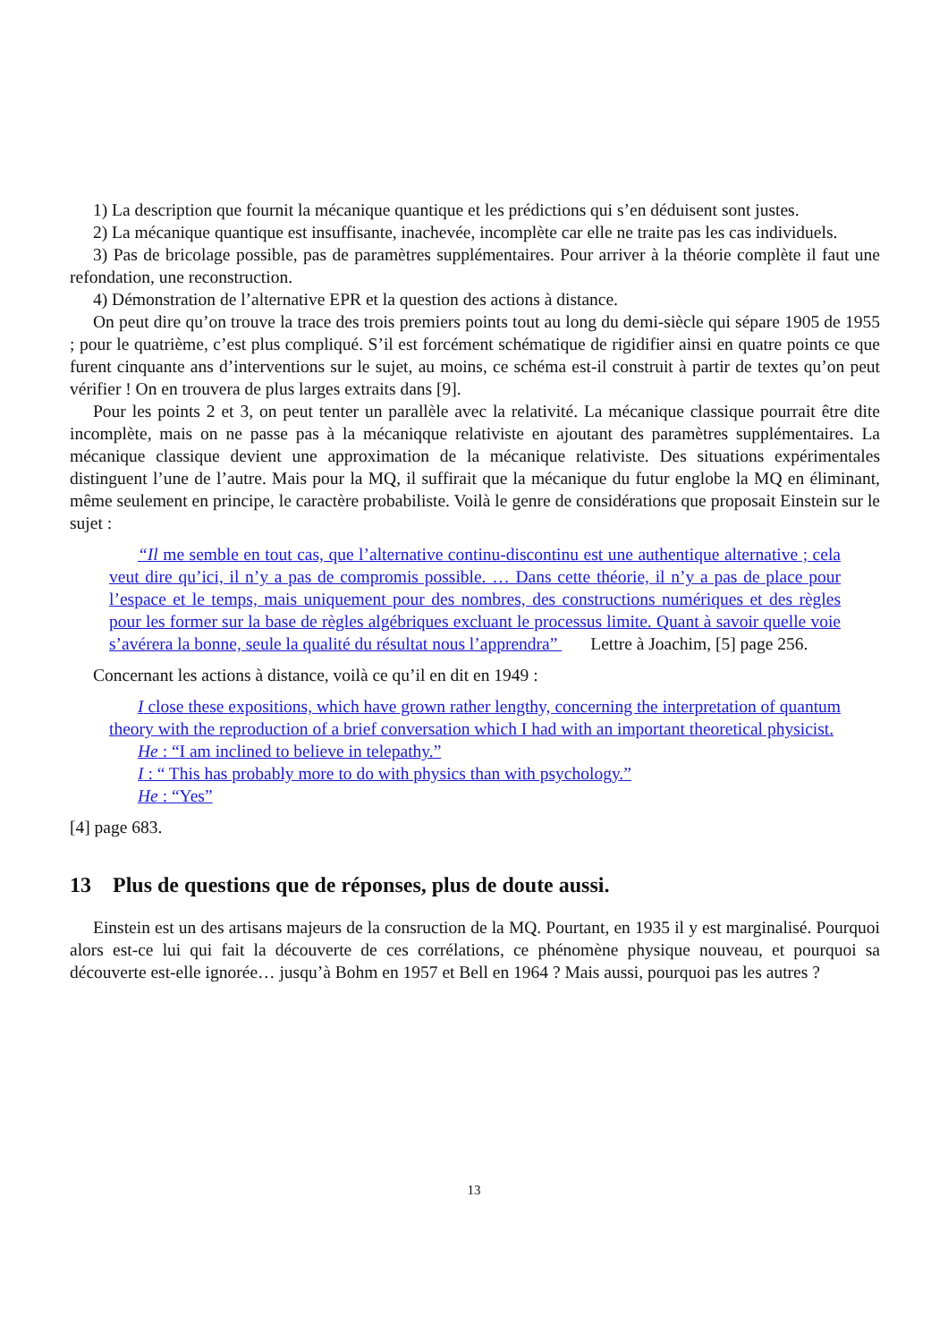1) La description que fournit la mécanique quantique et les prédictions qui s’en déduisent sont justes.
2) La mécanique quantique est insuffisante, inachevée, incomplète car elle ne traite pas les cas individuels.
3) Pas de bricolage possible, pas de paramètres supplémentaires. Pour arriver à la théorie complète il faut une refondation, une reconstruction.
4) Démonstration de l’alternative EPR et la question des actions à distance.
On peut dire qu’on trouve la trace des trois premiers points tout au long du demi-siècle qui sépare 1905 de 1955 ; pour le quatrième, c’est plus compliqué. S’il est forcément schématique de rigidifier ainsi en quatre points ce que furent cinquante ans d’interventions sur le sujet, au moins, ce schéma est-il construit à partir de textes qu’on peut vérifier ! On en trouvera de plus larges extraits dans [9].
Pour les points 2 et 3, on peut tenter un parallèle avec la relativité. La mécanique classique pourrait être dite incomplète, mais on ne passe pas à la mécaniqque relativiste en ajoutant des paramètres supplémentaires. La mécanique classique devient une approximation de la mécanique relativiste. Des situations expérimentales distinguent l’une de l’autre. Mais pour la MQ, il suffirait que la mécanique du futur englobe la MQ en éliminant, même seulement en principe, le caractère probabiliste. Voilà le genre de considérations que proposait Einstein sur le sujet :
“Il me semble en tout cas, que l’alternative continu-discontinu est une authentique alternative ; cela veut dire qu’ici, il n’y a pas de compromis possible. … Dans cette théorie, il n’y a pas de place pour l’espace et le temps, mais uniquement pour des nombres, des constructions numériques et des règles pour les former sur la base de règles algébriques excluant le processus limite. Quant à savoir quelle voie s’avérera la bonne, seule la qualité du résultat nous l’apprendra” Lettre à Joachim, [5] page 256.
Concernant les actions à distance, voilà ce qu’il en dit en 1949 :
I close these expositions, which have grown rather lengthy, concerning the interpretation of quantum theory with the reproduction of a brief conversation which I had with an important theoretical physicist.
He : “I am inclined to believe in telepathy.”
I : “ This has probably more to do with physics than with psychology.”
He : “Yes”
[4] page 683.
13 Plus de questions que de réponses, plus de doute aussi.
Einstein est un des artisans majeurs de la consruction de la MQ. Pourtant, en 1935 il y est marginalisé. Pourquoi alors est-ce lui qui fait la découverte de ces corrélations, ce phénomène physique nouveau, et pourquoi sa découverte est-elle ignorée… jusqu’à Bohm en 1957 et Bell en 1964 ? Mais aussi, pourquoi pas les autres ?
13